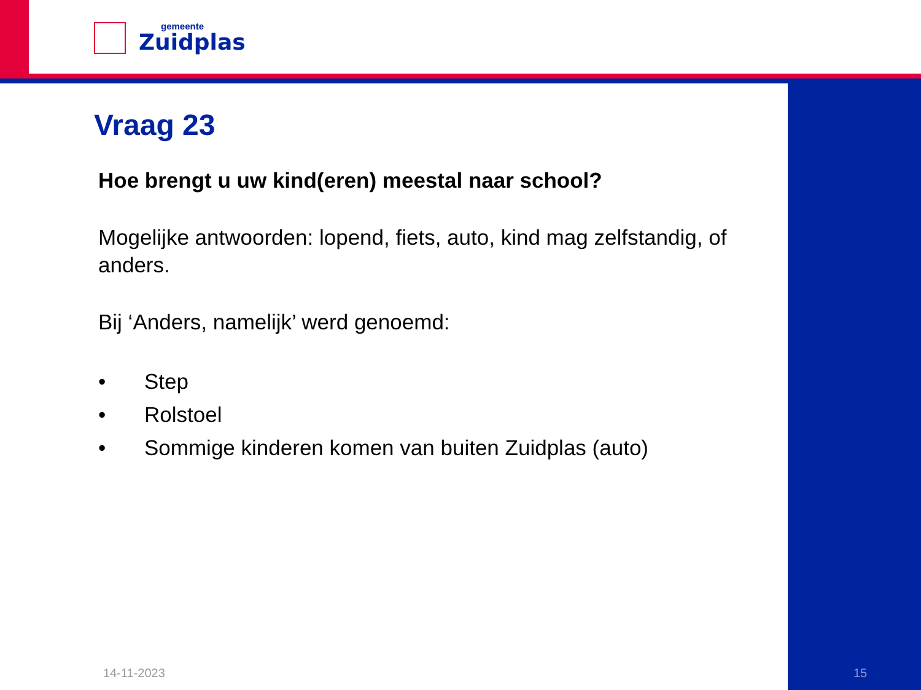gemeente
Zuidplas
Vraag 23
Hoe brengt u uw kind(eren) meestal naar school?
Mogelijke antwoorden: lopend, fiets, auto, kind mag zelfstandig, of anders.
Bij ‘Anders, namelijk’ werd genoemd:
• Step
• Rolstoel
• Sommige kinderen komen van buiten Zuidplas (auto)
14-11-2023 15